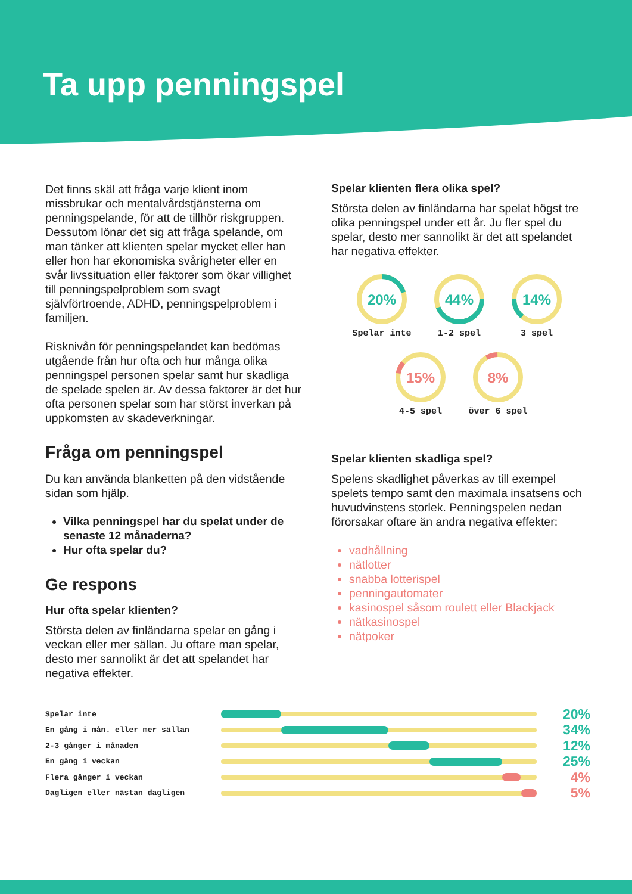Ta upp penningspel
Det finns skäl att fråga varje klient inom missbrukar och mentalvårdstjänsterna om penningspelande, för att de tillhör riskgruppen. Dessutom lönar det sig att fråga spelande, om man tänker att klienten spelar mycket eller han eller hon har ekonomiska svårigheter eller en svår livssituation eller faktorer som ökar villighet till penningspelproblem som svagt självförtroende, ADHD, penningspelproblem i familjen.
Risknivån för penningspelandet kan bedömas utgående från hur ofta och hur många olika penningspel personen spelar samt hur skadliga de spelade spelen är. Av dessa faktorer är det hur ofta personen spelar som har störst inverkan på uppkomsten av skadeverkningar.
Fråga om penningspel
Du kan använda blanketten på den vidstående sidan som hjälp.
Vilka penningspel har du spelat under de senaste 12 månaderna?
Hur ofta spelar du?
Ge respons
Hur ofta spelar klienten?
Största delen av finländarna spelar en gång i veckan eller mer sällan. Ju oftare man spelar, desto mer sannolikt är det att spelandet har negativa effekter.
Spelar klienten flera olika spel?
Största delen av finländarna har spelat högst tre olika penningspel under ett år. Ju fler spel du spelar, desto mer sannolikt är det att spelandet har negativa effekter.
20%
Spelar inte
44%
1-2 spel
14%
3 spel
15%
4-5 spel
8%
över 6 spel
Spelar klienten skadliga spel?
Spelens skadlighet påverkas av till exempel spelets tempo samt den maximala insatsens och huvudvinstens storlek. Penningspelen nedan förorsakar oftare än andra negativa effekter:
vadhållning
nätlotter
snabba lotterispel
penningautomater
kasinospel såsom roulett eller Blackjack
nätkasinospel
nätpoker
Spelar inte
20%
En gång i mån. eller mer sällan
34%
2-3 gånger i månaden
12%
En gång i veckan
25%
Flera gånger i veckan
4%
Dagligen eller nästan dagligen
5%